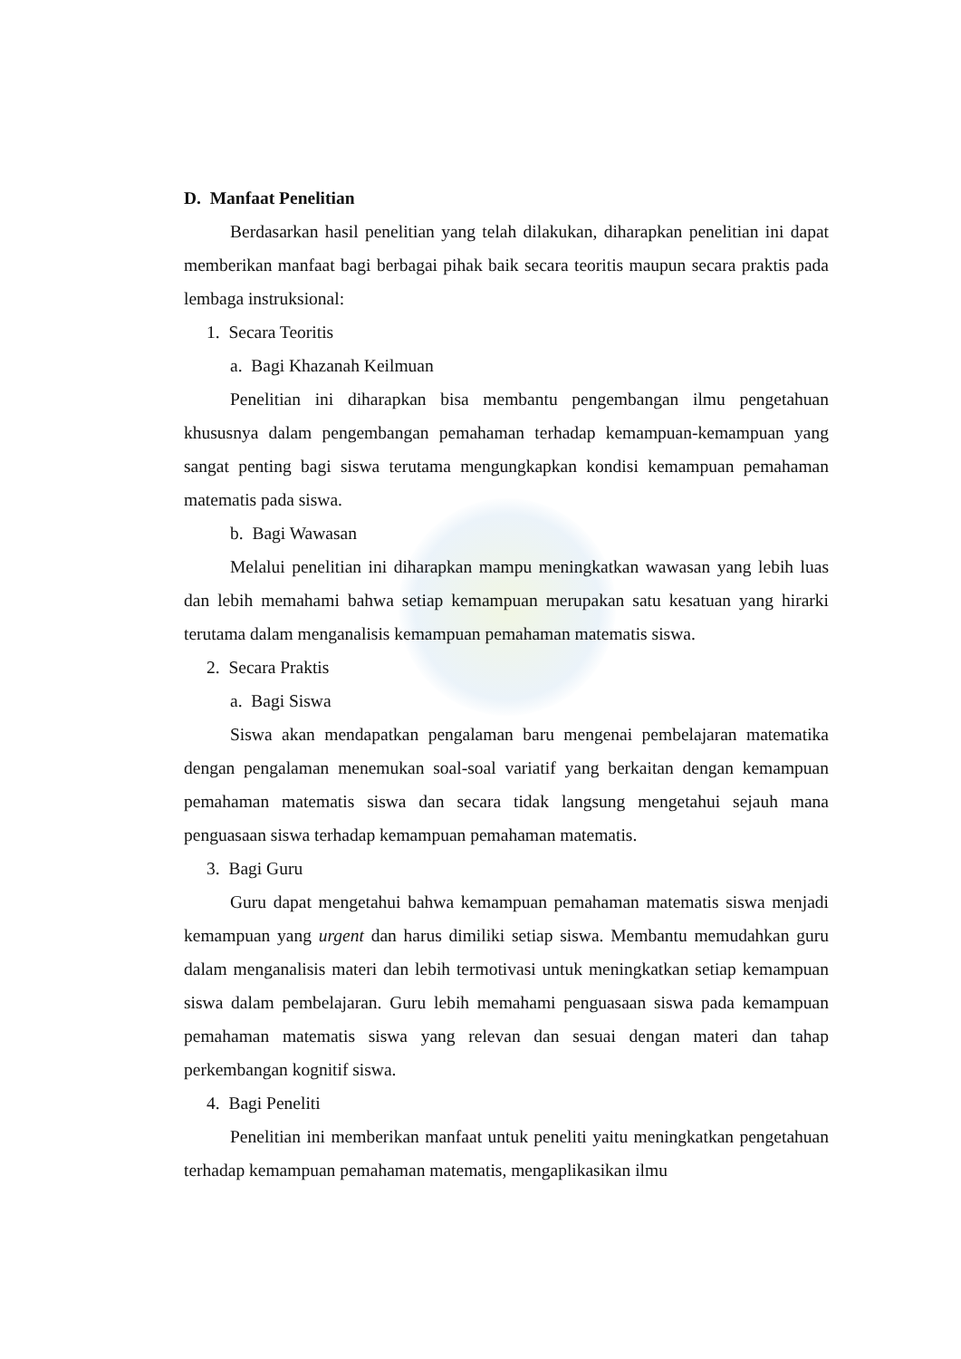D. Manfaat Penelitian
Berdasarkan hasil penelitian yang telah dilakukan, diharapkan penelitian ini dapat memberikan manfaat bagi berbagai pihak baik secara teoritis maupun secara praktis pada lembaga instruksional:
1. Secara Teoritis
a. Bagi Khazanah Keilmuan
Penelitian ini diharapkan bisa membantu pengembangan ilmu pengetahuan khususnya dalam pengembangan pemahaman terhadap kemampuan-kemampuan yang sangat penting bagi siswa terutama mengungkapkan kondisi kemampuan pemahaman matematis pada siswa.
b. Bagi Wawasan
Melalui penelitian ini diharapkan mampu meningkatkan wawasan yang lebih luas dan lebih memahami bahwa setiap kemampuan merupakan satu kesatuan yang hirarki terutama dalam menganalisis kemampuan pemahaman matematis siswa.
2. Secara Praktis
a. Bagi Siswa
Siswa akan mendapatkan pengalaman baru mengenai pembelajaran matematika dengan pengalaman menemukan soal-soal variatif yang berkaitan dengan kemampuan pemahaman matematis siswa dan secara tidak langsung mengetahui sejauh mana penguasaan siswa terhadap kemampuan pemahaman matematis.
3. Bagi Guru
Guru dapat mengetahui bahwa kemampuan pemahaman matematis siswa menjadi kemampuan yang urgent dan harus dimiliki setiap siswa. Membantu memudahkan guru dalam menganalisis materi dan lebih termotivasi untuk meningkatkan setiap kemampuan siswa dalam pembelajaran. Guru lebih memahami penguasaan siswa pada kemampuan pemahaman matematis siswa yang relevan dan sesuai dengan materi dan tahap perkembangan kognitif siswa.
4. Bagi Peneliti
Penelitian ini memberikan manfaat untuk peneliti yaitu meningkatkan pengetahuan terhadap kemampuan pemahaman matematis, mengaplikasikan ilmu